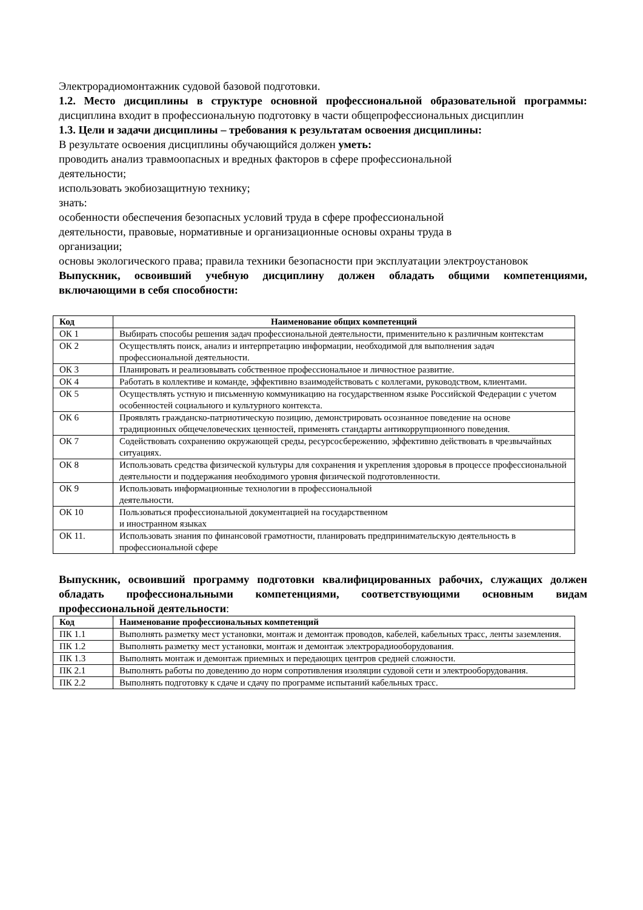Электрорадиомонтажник судовой базовой подготовки.
1.2. Место дисциплины в структуре основной профессиональной образовательной программы: дисциплина входит в профессиональную подготовку в части общепрофессиональных дисциплин
1.3. Цели и задачи дисциплины – требования к результатам освоения дисциплины:
В результате освоения дисциплины обучающийся должен уметь:
проводить анализ травмоопасных и вредных факторов в сфере профессиональной
деятельности;
использовать экобиозащитную технику;
знать:
особенности обеспечения безопасных условий труда в сфере профессиональной
деятельности, правовые, нормативные и организационные основы охраны труда в
организации;
основы экологического права; правила техники безопасности при эксплуатации электроустановок
Выпускник, освоивший учебную дисциплину должен обладать общими компетенциями, включающими в себя способности:
| Код | Наименование общих компетенций |
| --- | --- |
| ОК 1 | Выбирать способы решения задач профессиональной деятельности, применительно к различным контекстам |
| ОК 2 | Осуществлять поиск, анализ и интерпретацию информации, необходимой для выполнения задач профессиональной деятельности. |
| ОК 3 | Планировать и реализовывать собственное профессиональное и личностное развитие. |
| ОК 4 | Работать в коллективе и команде, эффективно взаимодействовать с коллегами, руководством, клиентами. |
| ОК 5 | Осуществлять устную и письменную коммуникацию на государственном языке Российской Федерации с учетом особенностей социального и культурного контекста. |
| ОК 6 | Проявлять гражданско-патриотическую позицию, демонстрировать осознанное поведение на основе традиционных общечеловеческих ценностей, применять стандарты антикоррупционного поведения. |
| ОК 7 | Содействовать сохранению окружающей среды, ресурсосбережению, эффективно действовать в чрезвычайных ситуациях. |
| ОК 8 | Использовать средства физической культуры для сохранения и укрепления здоровья в процессе профессиональной деятельности и поддержания необходимого уровня физической подготовленности. |
| ОК 9 | Использовать информационные технологии в профессиональной деятельности. |
| ОК 10 | Пользоваться профессиональной документацией на государственном и иностранном языках |
| ОК 11. | Использовать знания по финансовой грамотности, планировать предпринимательскую деятельность в профессиональной сфере |
Выпускник, освоивший программу подготовки квалифицированных рабочих, служащих должен обладать профессиональными компетенциями, соответствующими основным видам профессиональной деятельности:
| Код | Наименование профессиональных компетенций |
| --- | --- |
| ПК 1.1 | Выполнять разметку мест установки, монтаж и демонтаж проводов, кабелей, кабельных трасс, ленты заземления. |
| ПК 1.2 | Выполнять разметку мест установки, монтаж и демонтаж электрорадиооборудования. |
| ПК 1.3 | Выполнять монтаж и демонтаж приемных и передающих центров средней сложности. |
| ПК 2.1 | Выполнять работы по доведению до норм сопротивления изоляции судовой сети и электрооборудования. |
| ПК 2.2 | Выполнять подготовку к сдаче и сдачу по программе испытаний кабельных трасс. |